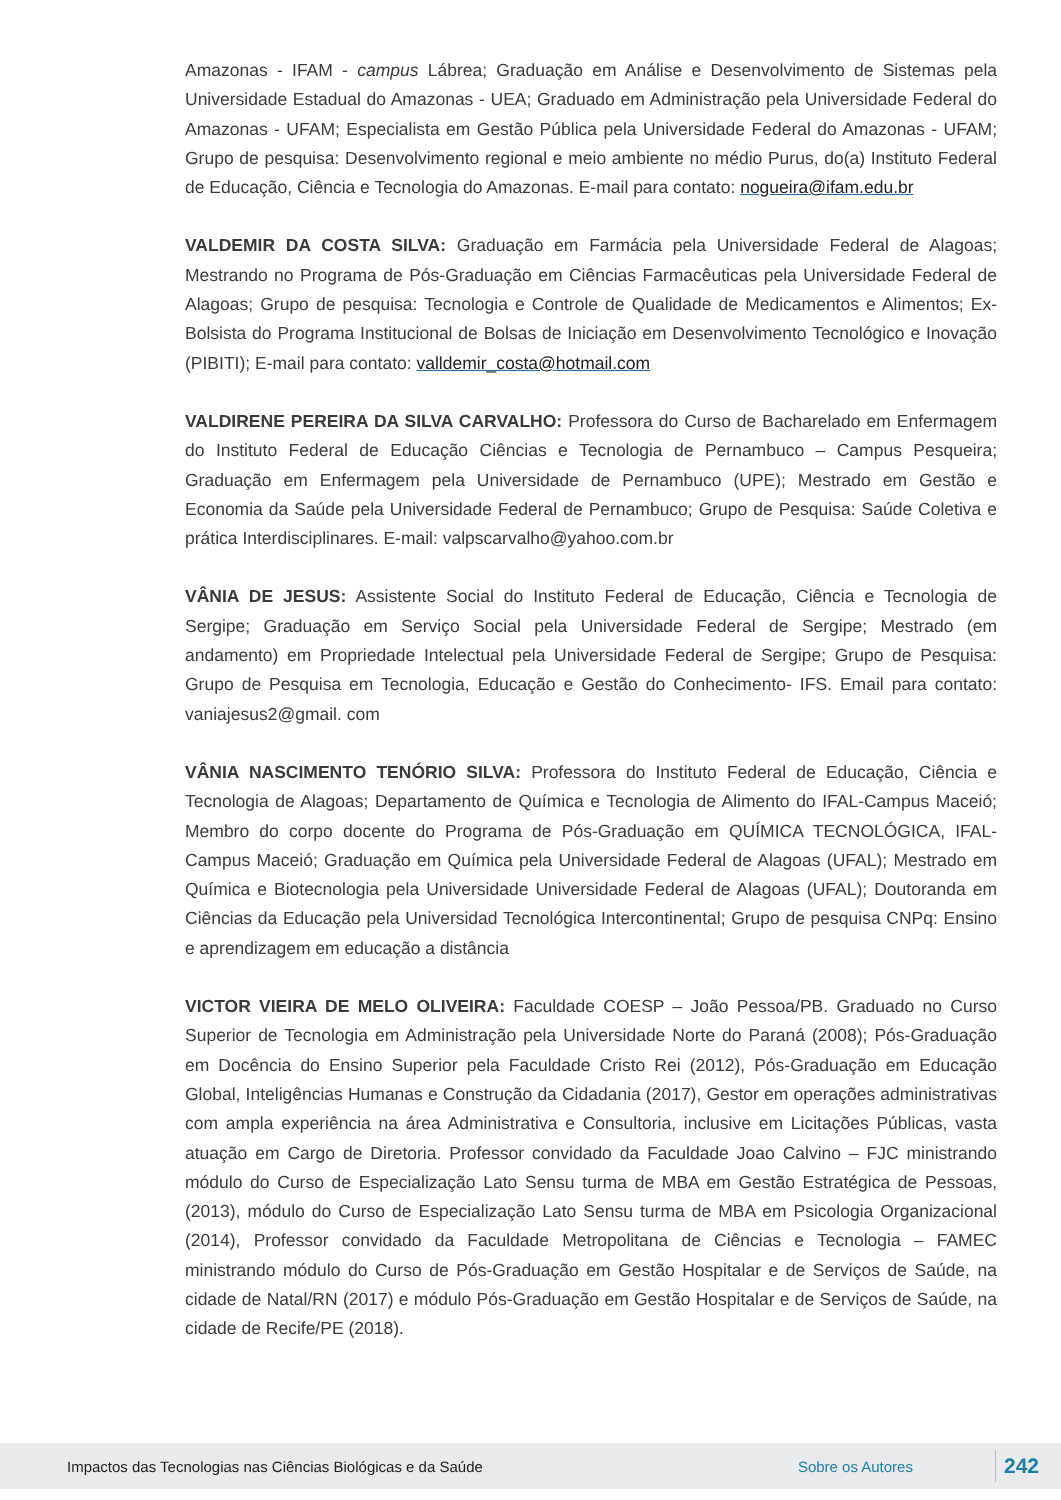Amazonas - IFAM - campus Lábrea; Graduação em Análise e Desenvolvimento de Sistemas pela Universidade Estadual do Amazonas - UEA; Graduado em Administração pela Universidade Federal do Amazonas - UFAM; Especialista em Gestão Pública pela Universidade Federal do Amazonas - UFAM; Grupo de pesquisa: Desenvolvimento regional e meio ambiente no médio Purus, do(a) Instituto Federal de Educação, Ciência e Tecnologia do Amazonas. E-mail para contato: nogueira@ifam.edu.br
VALDEMIR DA COSTA SILVA: Graduação em Farmácia pela Universidade Federal de Alagoas; Mestrando no Programa de Pós-Graduação em Ciências Farmacêuticas pela Universidade Federal de Alagoas; Grupo de pesquisa: Tecnologia e Controle de Qualidade de Medicamentos e Alimentos; Ex-Bolsista do Programa Institucional de Bolsas de Iniciação em Desenvolvimento Tecnológico e Inovação (PIBITI); E-mail para contato: valldemir_costa@hotmail.com
VALDIRENE PEREIRA DA SILVA CARVALHO: Professora do Curso de Bacharelado em Enfermagem do Instituto Federal de Educação Ciências e Tecnologia de Pernambuco – Campus Pesqueira; Graduação em Enfermagem pela Universidade de Pernambuco (UPE); Mestrado em Gestão e Economia da Saúde pela Universidade Federal de Pernambuco; Grupo de Pesquisa: Saúde Coletiva e prática Interdisciplinares. E-mail: valpscarvalho@yahoo.com.br
VÂNIA DE JESUS: Assistente Social do Instituto Federal de Educação, Ciência e Tecnologia de Sergipe; Graduação em Serviço Social pela Universidade Federal de Sergipe; Mestrado (em andamento) em Propriedade Intelectual pela Universidade Federal de Sergipe; Grupo de Pesquisa: Grupo de Pesquisa em Tecnologia, Educação e Gestão do Conhecimento- IFS. Email para contato: vaniajesus2@gmail. com
VÂNIA NASCIMENTO TENÓRIO SILVA: Professora do Instituto Federal de Educação, Ciência e Tecnologia de Alagoas; Departamento de Química e Tecnologia de Alimento do IFAL-Campus Maceió; Membro do corpo docente do Programa de Pós-Graduação em QUÍMICA TECNOLÓGICA, IFAL-Campus Maceió; Graduação em Química pela Universidade Federal de Alagoas (UFAL); Mestrado em Química e Biotecnologia pela Universidade Universidade Federal de Alagoas (UFAL); Doutoranda em Ciências da Educação pela Universidad Tecnológica Intercontinental; Grupo de pesquisa CNPq: Ensino e aprendizagem em educação a distância
VICTOR VIEIRA DE MELO OLIVEIRA: Faculdade COESP – João Pessoa/PB. Graduado no Curso Superior de Tecnologia em Administração pela Universidade Norte do Paraná (2008); Pós-Graduação em Docência do Ensino Superior pela Faculdade Cristo Rei (2012), Pós-Graduação em Educação Global, Inteligências Humanas e Construção da Cidadania (2017), Gestor em operações administrativas com ampla experiência na área Administrativa e Consultoria, inclusive em Licitações Públicas, vasta atuação em Cargo de Diretoria. Professor convidado da Faculdade Joao Calvino – FJC ministrando módulo do Curso de Especialização Lato Sensu turma de MBA em Gestão Estratégica de Pessoas, (2013), módulo do Curso de Especialização Lato Sensu turma de MBA em Psicologia Organizacional (2014), Professor convidado da Faculdade Metropolitana de Ciências e Tecnologia – FAMEC ministrando módulo do Curso de Pós-Graduação em Gestão Hospitalar e de Serviços de Saúde, na cidade de Natal/RN (2017) e módulo Pós-Graduação em Gestão Hospitalar e de Serviços de Saúde, na cidade de Recife/PE (2018).
Impactos das Tecnologias nas Ciências Biológicas e da Saúde Sobre os Autores 242